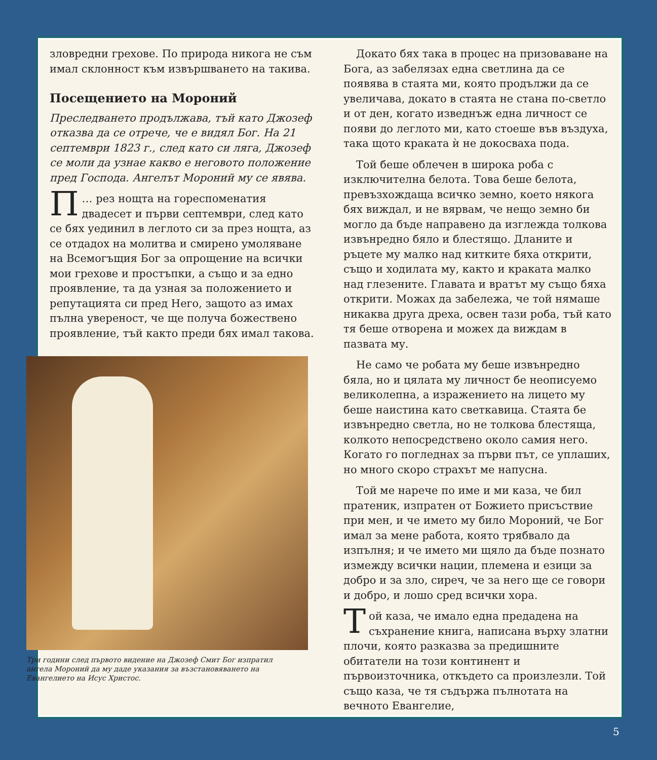зловредни грехове. По природа никога не съм имал склонност към извършването на такива.
Посещението на Мороний
Преследването продължава, тъй като Джозеф отказва да се отрече, че е видял Бог. На 21 септември 1823 г., след като си ляга, Джозеф се моли да узнае какво е неговото положение пред Господа. Ангелът Мороний му се явява.
… П рез нощта на гореспоменатия двадесет и първи септември, след като се бях уединил в леглото си за през нощта, аз се отдадох на молитва и смирено умоляване на Всемогъщия Бог за опрощение на всички мои грехове и простъпки, а също и за едно проявление, та да узная за положението и репутацията си пред Него, защото аз имах пълна увереност, че ще получа божествено проявление, тъй както преди бях имал такова.
Три години след първото видение на Джозеф Смит Бог изпратил ангела Мороний да му даде указания за възстановяването на Евангелието на Исус Христос.
Докато бях така в процес на призоваване на Бога, аз забелязах една светлина да се появява в стаята ми, която продължи да се увеличава, докато в стаята не стана по-светло и от ден, когато изведнъж една личност се появи до леглото ми, като стоеше във въздуха, така щото краката ѝ не докосваха пода.
Той беше облечен в широка роба с изключителна белота. Това беше белота, превъзхождаща всичко земно, което някога бях виждал, и не вярвам, че нещо земно би могло да бъде направено да изглежда толкова извънредно бяло и блестящо. Дланите и ръцете му малко над китките бяха открити, също и ходилата му, както и краката малко над глезените. Главата и вратът му също бяха открити. Можах да забележа, че той нямаше никаква друга дреха, освен тази роба, тъй като тя беше отворена и можех да виждам в пазвата му.
Не само че робата му беше извънредно бяла, но и цялата му личност бе неописуемо великолепна, а изражението на лицето му беше наистина като светкавица. Стаята бе извънредно светла, но не толкова блестяща, колкото непосредствено около самия него. Когато го погледнах за първи път, се уплаших, но много скоро страхът ме напусна.
Той ме нарече по име и ми каза, че бил пратеник, изпратен от Божието присъствие при мен, и че името му било Мороний, че Бог имал за мене работа, която трябвало да изпълня; и че името ми щяло да бъде познато измежду всички нации, племена и езици за добро и за зло, сиреч, че за него ще се говори и добро, и лошо сред всички хора.
Той каза, че имало една предадена на съхранение книга, написана върху златни плочи, която разказва за предишните обитатели на този континент и първоизточника, откъдето са произлезли. Той също каза, че тя съдържа пълнотата на вечното Евангелие,
5